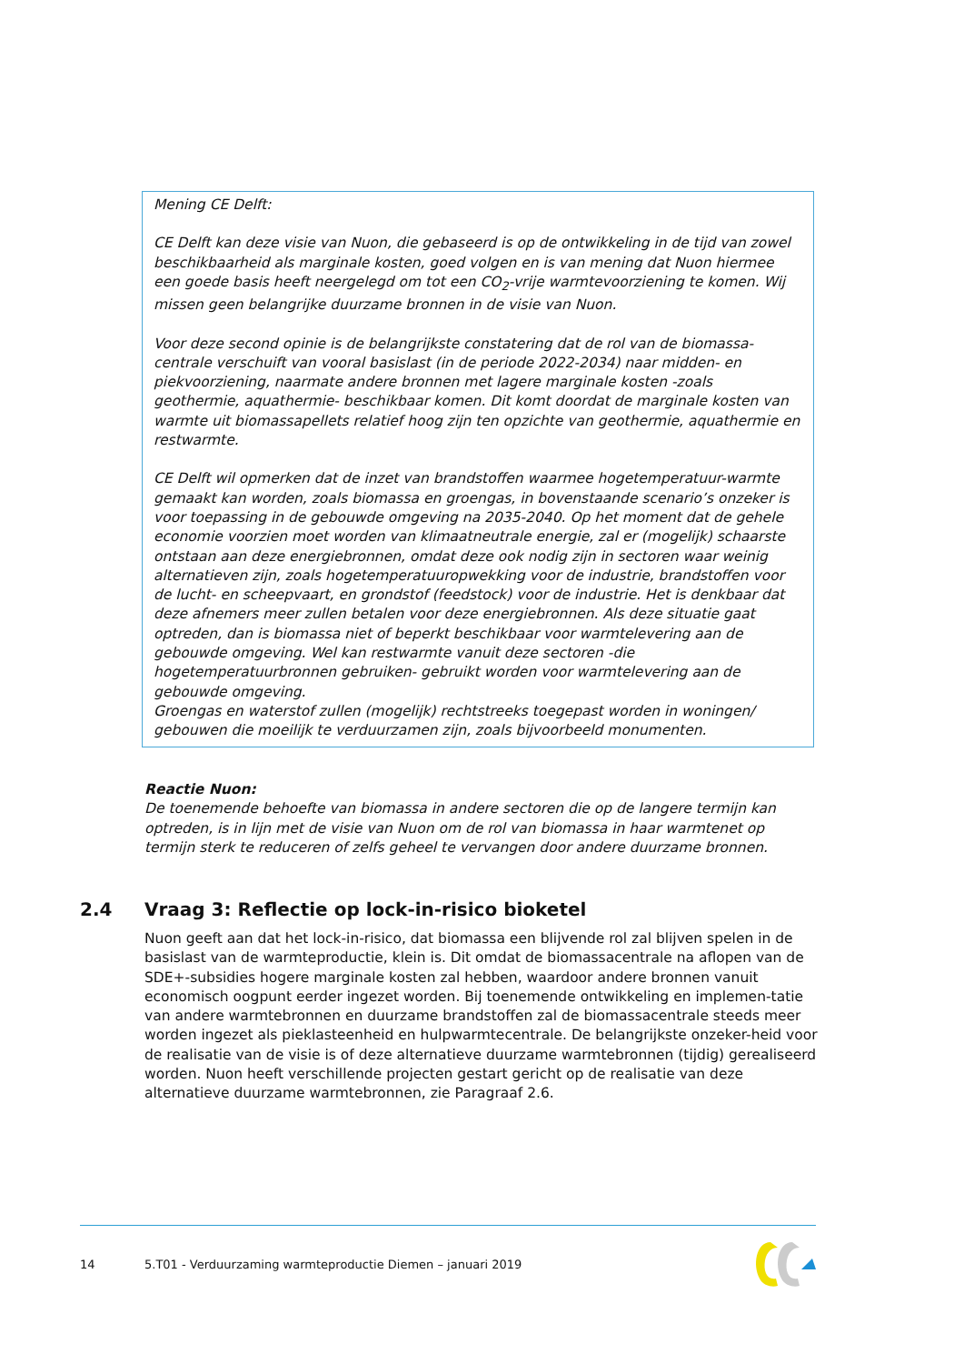Mening CE Delft:
CE Delft kan deze visie van Nuon, die gebaseerd is op de ontwikkeling in de tijd van zowel beschikbaarheid als marginale kosten, goed volgen en is van mening dat Nuon hiermee een goede basis heeft neergelegd om tot een CO<sub>2</sub>-vrije warmtevoorziening te komen. Wij missen geen belangrijke duurzame bronnen in de visie van Nuon.
Voor deze second opinie is de belangrijkste constatering dat de rol van de biomassa-centrale verschuift van vooral basislast (in de periode 2022-2034) naar midden- en piekvoorziening, naarmate andere bronnen met lagere marginale kosten -zoals geothermie, aquathermie- beschikbaar komen. Dit komt doordat de marginale kosten van warmte uit biomassapellets relatief hoog zijn ten opzichte van geothermie, aquathermie en restwarmte.
CE Delft wil opmerken dat de inzet van brandstoffen waarmee hogetemperatuur-warmte gemaakt kan worden, zoals biomassa en groengas, in bovenstaande scenario’s onzeker is voor toepassing in de gebouwde omgeving na 2035-2040. Op het moment dat de gehele economie voorzien moet worden van klimaatneutrale energie, zal er (mogelijk) schaarste ontstaan aan deze energiebronnen, omdat deze ook nodig zijn in sectoren waar weinig alternatieven zijn, zoals hogetemperatuuropwekking voor de industrie, brandstoffen voor de lucht- en scheepvaart, en grondstof (feedstock) voor de industrie. Het is denkbaar dat deze afnemers meer zullen betalen voor deze energiebronnen. Als deze situatie gaat optreden, dan is biomassa niet of beperkt beschikbaar voor warmtelevering aan de gebouwde omgeving. Wel kan restwarmte vanuit deze sectoren -die hogetemperatuurbronnen gebruiken- gebruikt worden voor warmtelevering aan de gebouwde omgeving.
Groengas en waterstof zullen (mogelijk) rechtstreeks toegepast worden in woningen/ gebouwen die moeilijk te verduurzamen zijn, zoals bijvoorbeeld monumenten.
Reactie Nuon:
De toenemende behoefte van biomassa in andere sectoren die op de langere termijn kan optreden, is in lijn met de visie van Nuon om de rol van biomassa in haar warmtenet op termijn sterk te reduceren of zelfs geheel te vervangen door andere duurzame bronnen.
2.4 Vraag 3: Reflectie op lock-in-risico bioketel
Nuon geeft aan dat het lock-in-risico, dat biomassa een blijvende rol zal blijven spelen in de basislast van de warmteproductie, klein is. Dit omdat de biomassacentrale na aflopen van de SDE+-subsidies hogere marginale kosten zal hebben, waardoor andere bronnen vanuit economisch oogpunt eerder ingezet worden. Bij toenemende ontwikkeling en implemen-tatie van andere warmtebronnen en duurzame brandstoffen zal de biomassacentrale steeds meer worden ingezet als pieklasteenheid en hulpwarmtecentrale. De belangrijkste onzeker-heid voor de realisatie van de visie is of deze alternatieve duurzame warmtebronnen (tijdig) gerealiseerd worden. Nuon heeft verschillende projecten gestart gericht op de realisatie van deze alternatieve duurzame warmtebronnen, zie Paragraaf 2.6.
14 5.T01 - Verduurzaming warmteproductie Diemen – januari 2019